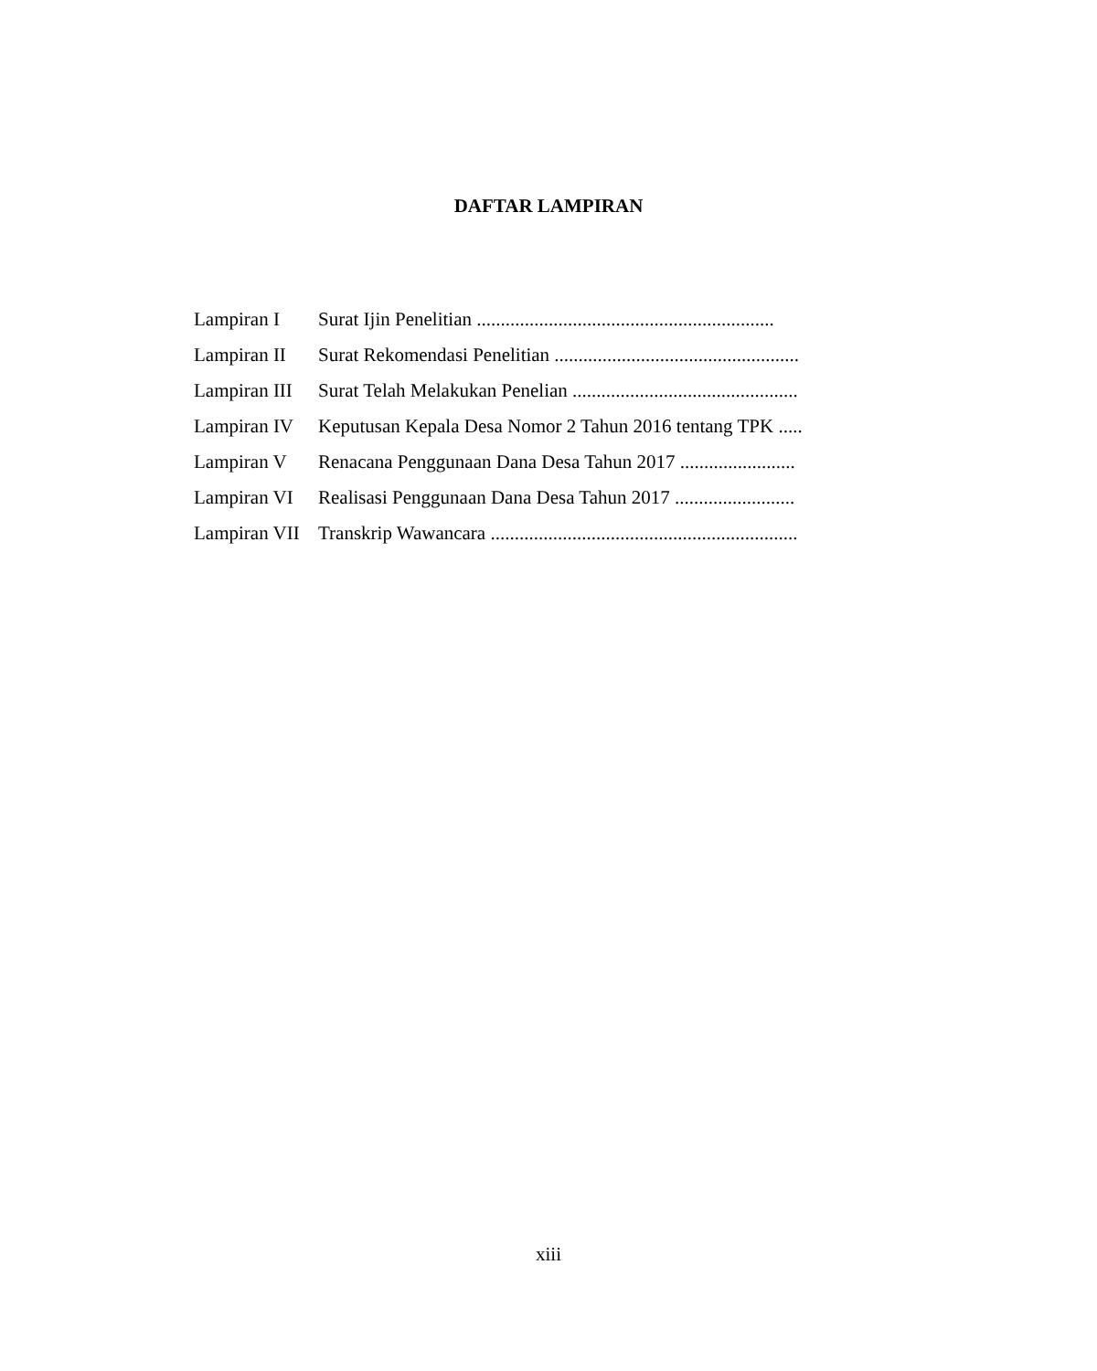DAFTAR LAMPIRAN
Lampiran I Surat Ijin Penelitian ..............................................................
Lampiran II Surat Rekomendasi Penelitian ...................................................
Lampiran III Surat Telah Melakukan Penelian ...............................................
Lampiran IV Keputusan Kepala Desa Nomor 2 Tahun 2016 tentang TPK .....
Lampiran V Renacana Penggunaan Dana Desa Tahun 2017 ........................
Lampiran VI Realisasi Penggunaan Dana Desa Tahun 2017 .........................
Lampiran VII Transkrip Wawancara ................................................................
xiii